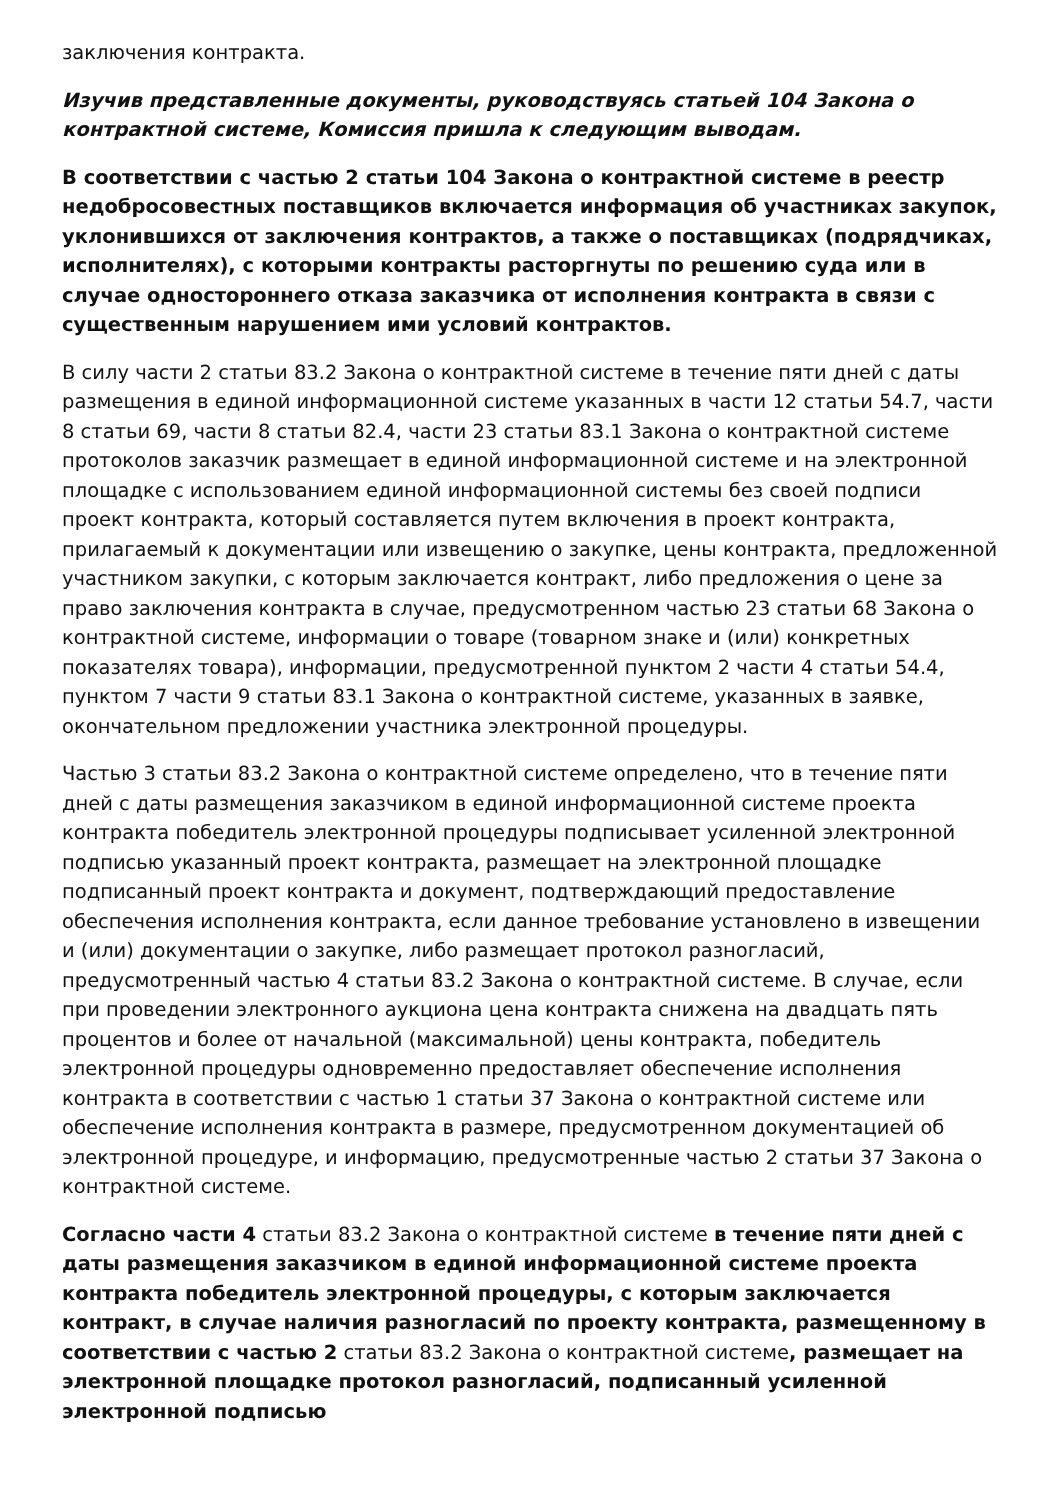заключения контракта.
Изучив представленные документы, руководствуясь статьей 104 Закона о контрактной системе, Комиссия пришла к следующим выводам.
В соответствии с частью 2 статьи 104 Закона о контрактной системе в реестр недобросовестных поставщиков включается информация об участниках закупок, уклонившихся от заключения контрактов, а также о поставщиках (подрядчиках, исполнителях), с которыми контракты расторгнуты по решению суда или в случае одностороннего отказа заказчика от исполнения контракта в связи с существенным нарушением ими условий контрактов.
В силу части 2 статьи 83.2 Закона о контрактной системе в течение пяти дней с даты размещения в единой информационной системе указанных в части 12 статьи 54.7, части 8 статьи 69, части 8 статьи 82.4, части 23 статьи 83.1 Закона о контрактной системе протоколов заказчик размещает в единой информационной системе и на электронной площадке с использованием единой информационной системы без своей подписи проект контракта, который составляется путем включения в проект контракта, прилагаемый к документации или извещению о закупке, цены контракта, предложенной участником закупки, с которым заключается контракт, либо предложения о цене за право заключения контракта в случае, предусмотренном частью 23 статьи 68 Закона о контрактной системе, информации о товаре (товарном знаке и (или) конкретных показателях товара), информации, предусмотренной пунктом 2 части 4 статьи 54.4, пунктом 7 части 9 статьи 83.1 Закона о контрактной системе, указанных в заявке, окончательном предложении участника электронной процедуры.
Частью 3 статьи 83.2 Закона о контрактной системе определено, что в течение пяти дней с даты размещения заказчиком в единой информационной системе проекта контракта победитель электронной процедуры подписывает усиленной электронной подписью указанный проект контракта, размещает на электронной площадке подписанный проект контракта и документ, подтверждающий предоставление обеспечения исполнения контракта, если данное требование установлено в извещении и (или) документации о закупке, либо размещает протокол разногласий, предусмотренный частью 4 статьи 83.2 Закона о контрактной системе. В случае, если при проведении электронного аукциона цена контракта снижена на двадцать пять процентов и более от начальной (максимальной) цены контракта, победитель электронной процедуры одновременно предоставляет обеспечение исполнения контракта в соответствии с частью 1 статьи 37 Закона о контрактной системе или обеспечение исполнения контракта в размере, предусмотренном документацией об электронной процедуре, и информацию, предусмотренные частью 2 статьи 37 Закона о контрактной системе.
Согласно части 4 статьи 83.2 Закона о контрактной системе в течение пяти дней с даты размещения заказчиком в единой информационной системе проекта контракта победитель электронной процедуры, с которым заключается контракт, в случае наличия разногласий по проекту контракта, размещенному в соответствии с частью 2 статьи 83.2 Закона о контрактной системе, размещает на электронной площадке протокол разногласий, подписанный усиленной электронной подписью